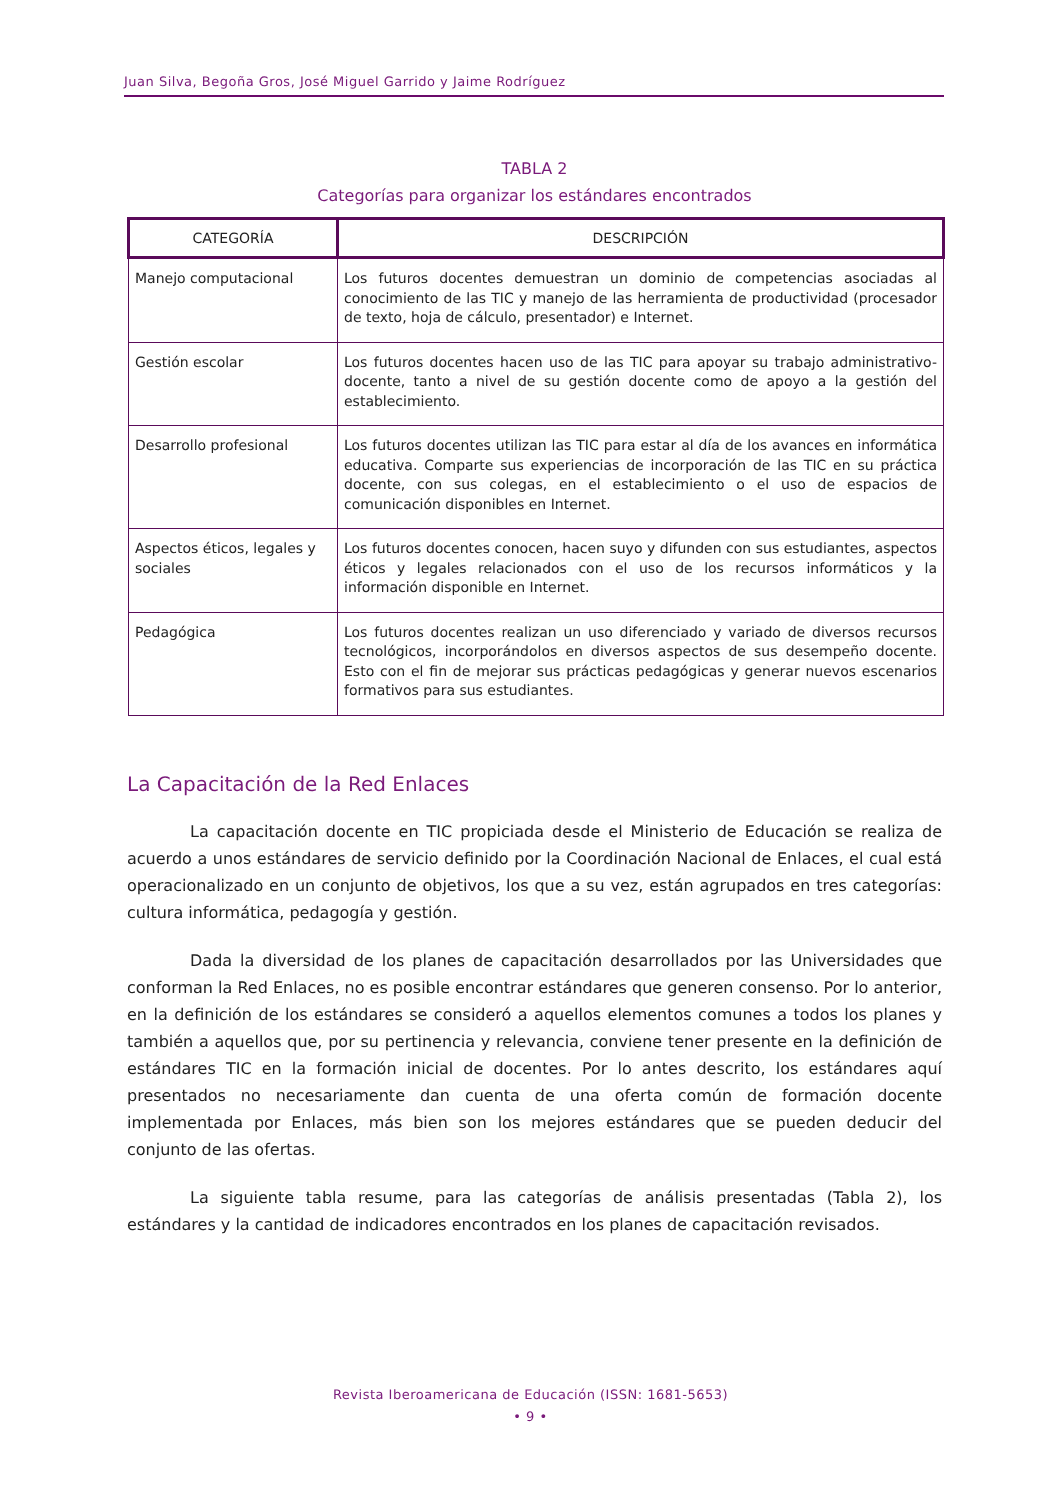Juan Silva, Begoña Gros, José Miguel Garrido y Jaime Rodríguez
TABLA 2
Categorías para organizar los estándares encontrados
| CATEGORÍA | DESCRIPCIÓN |
| --- | --- |
| Manejo computacional | Los futuros docentes demuestran un dominio de competencias asociadas al conocimiento de las TIC y manejo de las herramienta de productividad (procesador de texto, hoja de cálculo, presentador) e Internet. |
| Gestión escolar | Los futuros docentes hacen uso de las TIC para apoyar su trabajo administrativo-docente, tanto a nivel de su gestión docente como de apoyo a la gestión del establecimiento. |
| Desarrollo profesional | Los futuros docentes utilizan las TIC para estar al día de los avances en informática educativa. Comparte sus experiencias de incorporación de las TIC en su práctica docente, con sus colegas, en el establecimiento o el uso de espacios de comunicación disponibles en Internet. |
| Aspectos éticos, legales y sociales | Los futuros docentes conocen, hacen suyo y difunden con sus estudiantes, aspectos éticos y legales relacionados con el uso de los recursos informáticos y la información disponible en Internet. |
| Pedagógica | Los futuros docentes realizan un uso diferenciado y variado de diversos recursos tecnológicos, incorporándolos en diversos aspectos de sus desempeño docente. Esto con el fin de mejorar sus prácticas pedagógicas y generar nuevos escenarios formativos para sus estudiantes. |
La Capacitación de la Red Enlaces
La capacitación docente en TIC propiciada desde el Ministerio de Educación se realiza de acuerdo a unos estándares de servicio definido por la Coordinación Nacional de Enlaces, el cual está operacionalizado en un conjunto de objetivos, los que a su vez, están agrupados en tres categorías: cultura informática, pedagogía y gestión.
Dada la diversidad de los planes de capacitación desarrollados por las Universidades que conforman la Red Enlaces, no es posible encontrar estándares que generen consenso. Por lo anterior, en la definición de los estándares se consideró a aquellos elementos comunes a todos los planes y también a aquellos que, por su pertinencia y relevancia, conviene tener presente en la definición de estándares TIC en la formación inicial de docentes. Por lo antes descrito, los estándares aquí presentados no necesariamente dan cuenta de una oferta común de formación docente implementada por Enlaces, más bien son los mejores estándares que se pueden deducir del conjunto de las ofertas.
La siguiente tabla resume, para las categorías de análisis presentadas (Tabla 2), los estándares y la cantidad de indicadores encontrados en los planes de capacitación revisados.
Revista Iberoamericana de Educación (ISSN: 1681-5653)
• 9 •